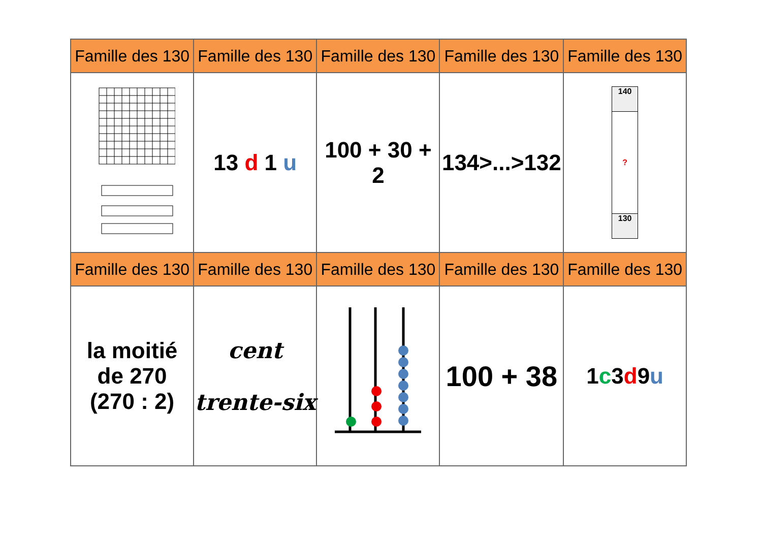| Famille des 130 | Famille des 130 | Famille des 130 | Famille des 130 | Famille des 130 |
| --- | --- | --- | --- | --- |
| | 13 d 1 u | 100 + 30 + 2 | 134>...>132 | 140 ? 130 |
| Famille des 130 | Famille des 130 | Famille des 130 | Famille des 130 | Famille des 130 |
| la moitié de 270 (270 : 2) | cent trente-six | | 100 + 38 | 1 c 3 d 9 u |